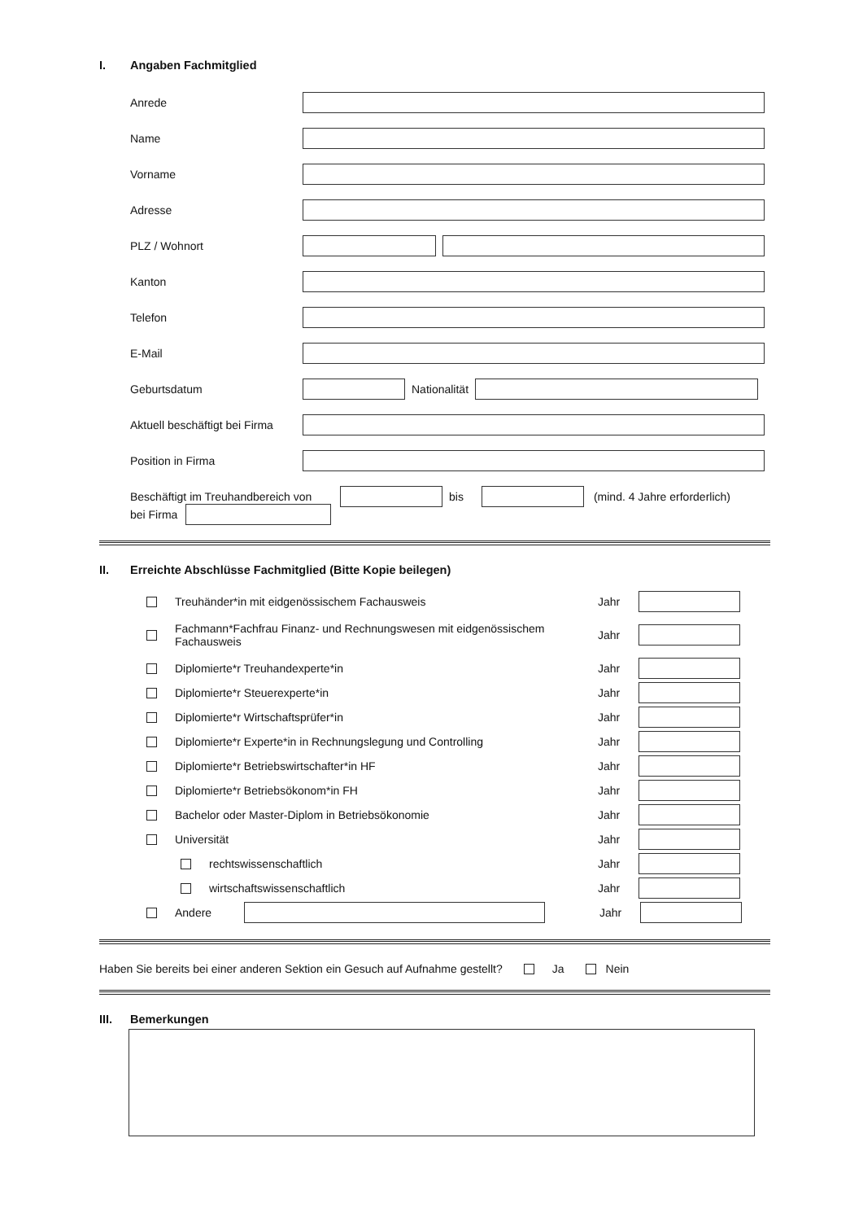I. Angaben Fachmitglied
Anrede
Name
Vorname
Adresse
PLZ / Wohnort
Kanton
Telefon
E-Mail
Geburtsdatum Nationalität
Aktuell beschäftigt bei Firma
Position in Firma
Beschäftigt im Treuhandbereich von
bis (mind. 4 Jahre erforderlich)
bei Firma
II. Erreichte Abschlüsse Fachmitglied (Bitte Kopie beilegen)
Treuhänder*in mit eidgenössischem Fachausweis Jahr
Fachmann*Fachfrau Finanz- und Rechnungswesen mit eidgenössischem Fachausweis Jahr
Diplomierte*r Treuhandexperte*in Jahr
Diplomierte*r Steuerexperte*in Jahr
Diplomierte*r Wirtschaftsprüfer*in Jahr
Diplomierte*r Experte*in in Rechnungslegung und Controlling Jahr
Diplomierte*r Betriebswirtschafter*in HF Jahr
Diplomierte*r Betriebsökonom*in FH Jahr
Bachelor oder Master-Diplom in Betriebsökonomie Jahr
Universität Jahr
rechtswissenschaftlich Jahr
wirtschaftswissenschaftlich Jahr
Andere Jahr
Haben Sie bereits bei einer anderen Sektion ein Gesuch auf Aufnahme gestellt? Ja Nein
III. Bemerkungen